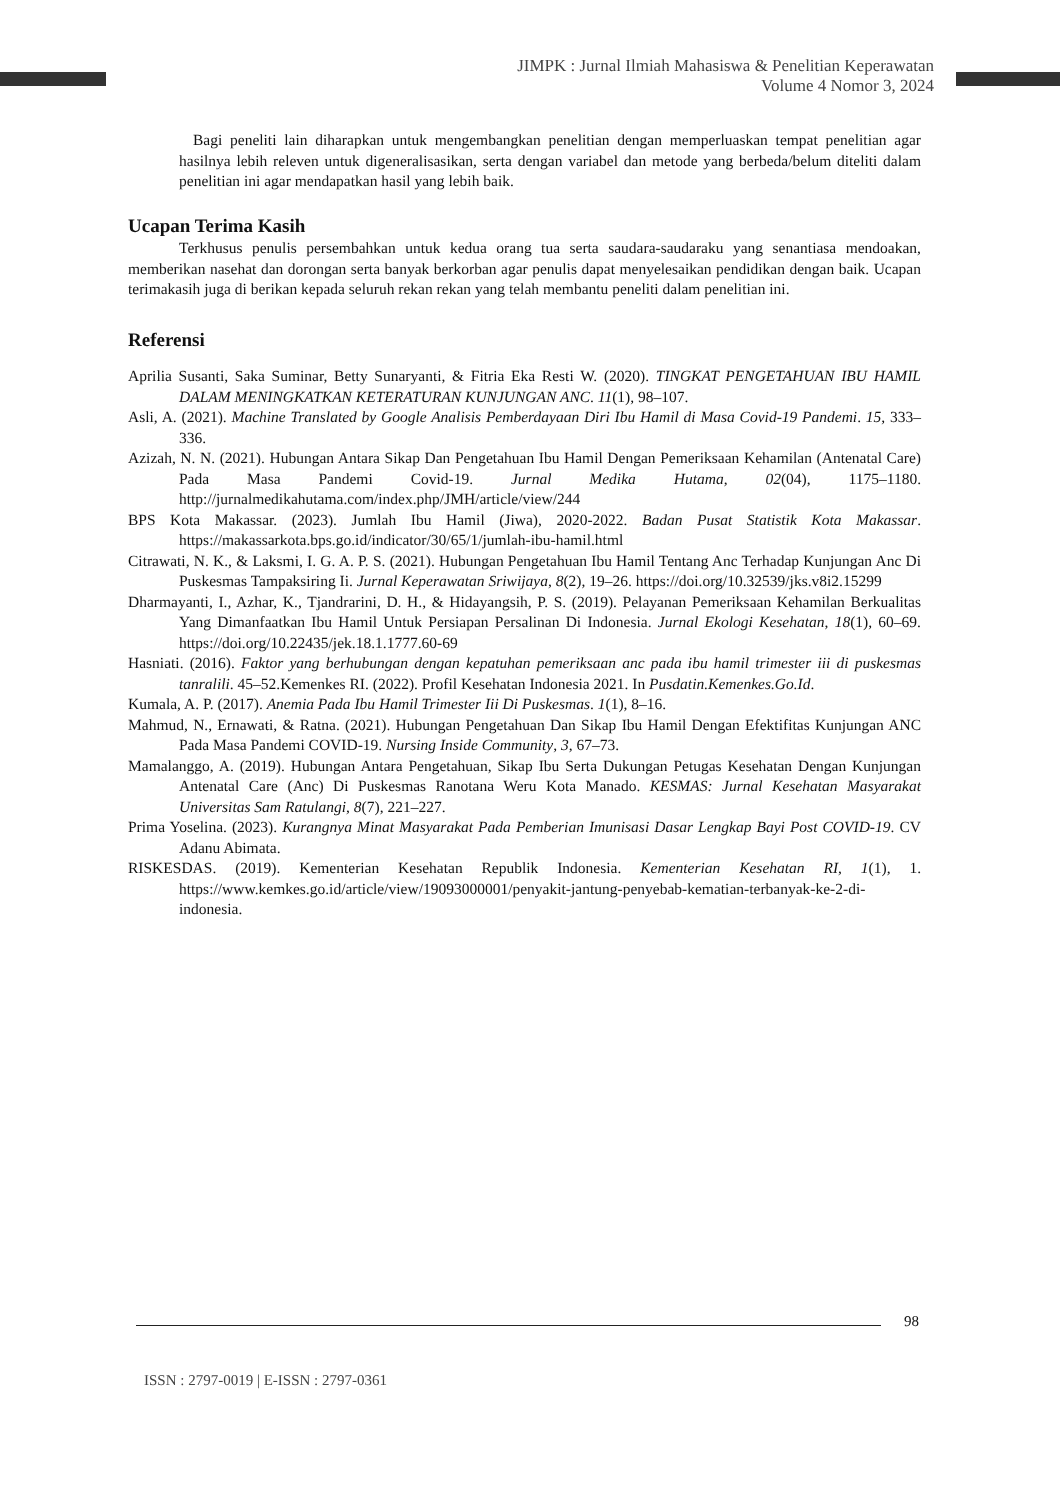JIMPK : Jurnal Ilmiah Mahasiswa & Penelitian Keperawatan
Volume 4 Nomor 3, 2024
Bagi peneliti lain diharapkan untuk mengembangkan penelitian dengan memperluaskan tempat penelitian agar hasilnya lebih releven untuk digeneralisasikan, serta dengan variabel dan metode yang berbeda/belum diteliti dalam penelitian ini agar mendapatkan hasil yang lebih baik.
Ucapan Terima Kasih
Terkhusus penulis persembahkan untuk kedua orang tua serta saudara-saudaraku yang senantiasa mendoakan, memberikan nasehat dan dorongan serta banyak berkorban agar penulis dapat menyelesaikan pendidikan dengan baik. Ucapan terimakasih juga di berikan kepada seluruh rekan rekan yang telah membantu peneliti dalam penelitian ini.
Referensi
Aprilia Susanti, Saka Suminar, Betty Sunaryanti, & Fitria Eka Resti W. (2020). TINGKAT PENGETAHUAN IBU HAMIL DALAM MENINGKATKAN KETERATURAN KUNJUNGAN ANC. 11(1), 98–107.
Asli, A. (2021). Machine Translated by Google Analisis Pemberdayaan Diri Ibu Hamil di Masa Covid-19 Pandemi. 15, 333–336.
Azizah, N. N. (2021). Hubungan Antara Sikap Dan Pengetahuan Ibu Hamil Dengan Pemeriksaan Kehamilan (Antenatal Care) Pada Masa Pandemi Covid-19. Jurnal Medika Hutama, 02(04), 1175–1180. http://jurnalmedikahutama.com/index.php/JMH/article/view/244
BPS Kota Makassar. (2023). Jumlah Ibu Hamil (Jiwa), 2020-2022. Badan Pusat Statistik Kota Makassar. https://makassarkota.bps.go.id/indicator/30/65/1/jumlah-ibu-hamil.html
Citrawati, N. K., & Laksmi, I. G. A. P. S. (2021). Hubungan Pengetahuan Ibu Hamil Tentang Anc Terhadap Kunjungan Anc Di Puskesmas Tampaksiring Ii. Jurnal Keperawatan Sriwijaya, 8(2), 19–26. https://doi.org/10.32539/jks.v8i2.15299
Dharmayanti, I., Azhar, K., Tjandrarini, D. H., & Hidayangsih, P. S. (2019). Pelayanan Pemeriksaan Kehamilan Berkualitas Yang Dimanfaatkan Ibu Hamil Untuk Persiapan Persalinan Di Indonesia. Jurnal Ekologi Kesehatan, 18(1), 60–69. https://doi.org/10.22435/jek.18.1.1777.60-69
Hasniati. (2016). Faktor yang berhubungan dengan kepatuhan pemeriksaan anc pada ibu hamil trimester iii di puskesmas tanralili. 45–52.Kemenkes RI. (2022). Profil Kesehatan Indonesia 2021. In Pusdatin.Kemenkes.Go.Id.
Kumala, A. P. (2017). Anemia Pada Ibu Hamil Trimester Iii Di Puskesmas. 1(1), 8–16.
Mahmud, N., Ernawati, & Ratna. (2021). Hubungan Pengetahuan Dan Sikap Ibu Hamil Dengan Efektifitas Kunjungan ANC Pada Masa Pandemi COVID-19. Nursing Inside Community, 3, 67–73.
Mamalanggo, A. (2019). Hubungan Antara Pengetahuan, Sikap Ibu Serta Dukungan Petugas Kesehatan Dengan Kunjungan Antenatal Care (Anc) Di Puskesmas Ranotana Weru Kota Manado. KESMAS: Jurnal Kesehatan Masyarakat Universitas Sam Ratulangi, 8(7), 221–227.
Prima Yoselina. (2023). Kurangnya Minat Masyarakat Pada Pemberian Imunisasi Dasar Lengkap Bayi Post COVID-19. CV Adanu Abimata.
RISKESDAS. (2019). Kementerian Kesehatan Republik Indonesia. Kementerian Kesehatan RI, 1(1), 1. https://www.kemkes.go.id/article/view/19093000001/penyakit-jantung-penyebab-kematian-terbanyak-ke-2-di-indonesia.
98
ISSN : 2797-0019 | E-ISSN : 2797-0361